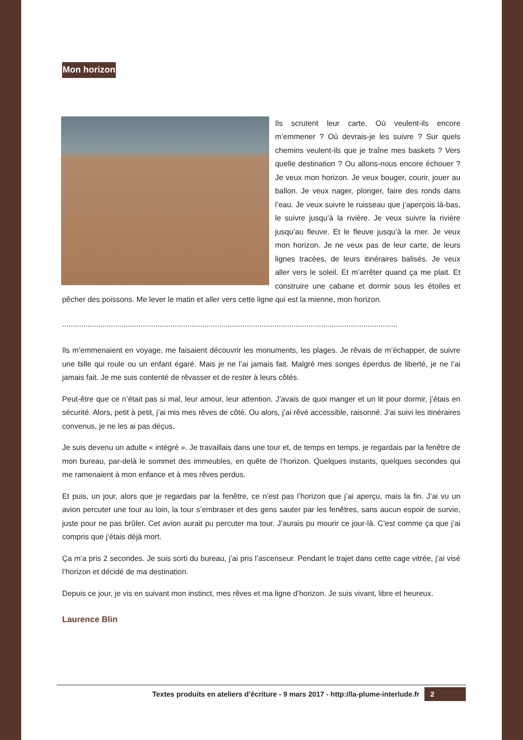Mon horizon
Ils scrutent leur carte. Où veulent-ils encore m’emmener ? Où devrais-je les suivre ? Sur quels chemins veulent-ils que je traîne mes baskets ? Vers quelle destination ? Ou allons-nous encore échouer ? Je veux mon horizon. Je veux bouger, courir, jouer au ballon. Je veux nager, plonger, faire des ronds dans l’eau. Je veux suivre le ruisseau que j’aperçois là-bas, le suivre jusqu’à la rivière. Je veux suivre la rivière jusqu’au fleuve. Et le fleuve jusqu’à la mer. Je veux mon horizon. Je ne veux pas de leur carte, de leurs lignes tracées, de leurs itinéraires balisés. Je veux aller vers le soleil. Et m’arrêter quand ça me plait. Et construire une cabane et dormir sous les étoiles et pêcher des poissons. Me lever le matin et aller vers cette ligne qui est la mienne, mon horizon.
..............................................................................................................................................................
Ils m’emmenaient en voyage, me faisaient découvrir les monuments, les plages. Je rêvais de m’échapper, de suivre une bille qui roule ou un enfant égaré. Mais je ne l’ai jamais fait. Malgré mes songes éperdus de liberté, je ne l’ai jamais fait. Je me suis contenté de rêvasser et de rester à leurs côtés.
Peut-être que ce n’était pas si mal, leur amour, leur attention. J’avais de quoi manger et un lit pour dormir, j’étais en sécurité. Alors, petit à petit, j’ai mis mes rêves de côté. Ou alors, j’ai rêvé accessible, raisonné. J’ai suivi les itinéraires convenus, je ne les ai pas déçus.
Je suis devenu un adulte « intégré ». Je travaillais dans une tour et, de temps en temps, je regardais par la fenêtre de mon bureau, par-delà le sommet des immeubles, en quête de l’horizon. Quelques instants, quelques secondes qui me ramenaient à mon enfance et à mes rêves perdus.
Et puis, un jour, alors que je regardais par la fenêtre, ce n’est pas l’horizon que j’ai aperçu, mais la fin. J’ai vu un avion percuter une tour au loin, la tour s’embraser et des gens sauter par les fenêtres, sans aucun espoir de survie, juste pour ne pas brûler. Cet avion aurait pu percuter ma tour. J’aurais pu mourir ce jour-là. C’est comme ça que j’ai compris que j’étais déjà mort.
Ça m’a pris 2 secondes. Je suis sorti du bureau, j’ai pris l’ascenseur. Pendant le trajet dans cette cage vitrée, j’ai visé l’horizon et décidé de ma destination.
Depuis ce jour, je vis en suivant mon instinct, mes rêves et ma ligne d’horizon. Je suis vivant, libre et heureux.
Laurence Blin
Textes produits en ateliers d’écriture - 9 mars 2017 - http://la-plume-interlude.fr 2